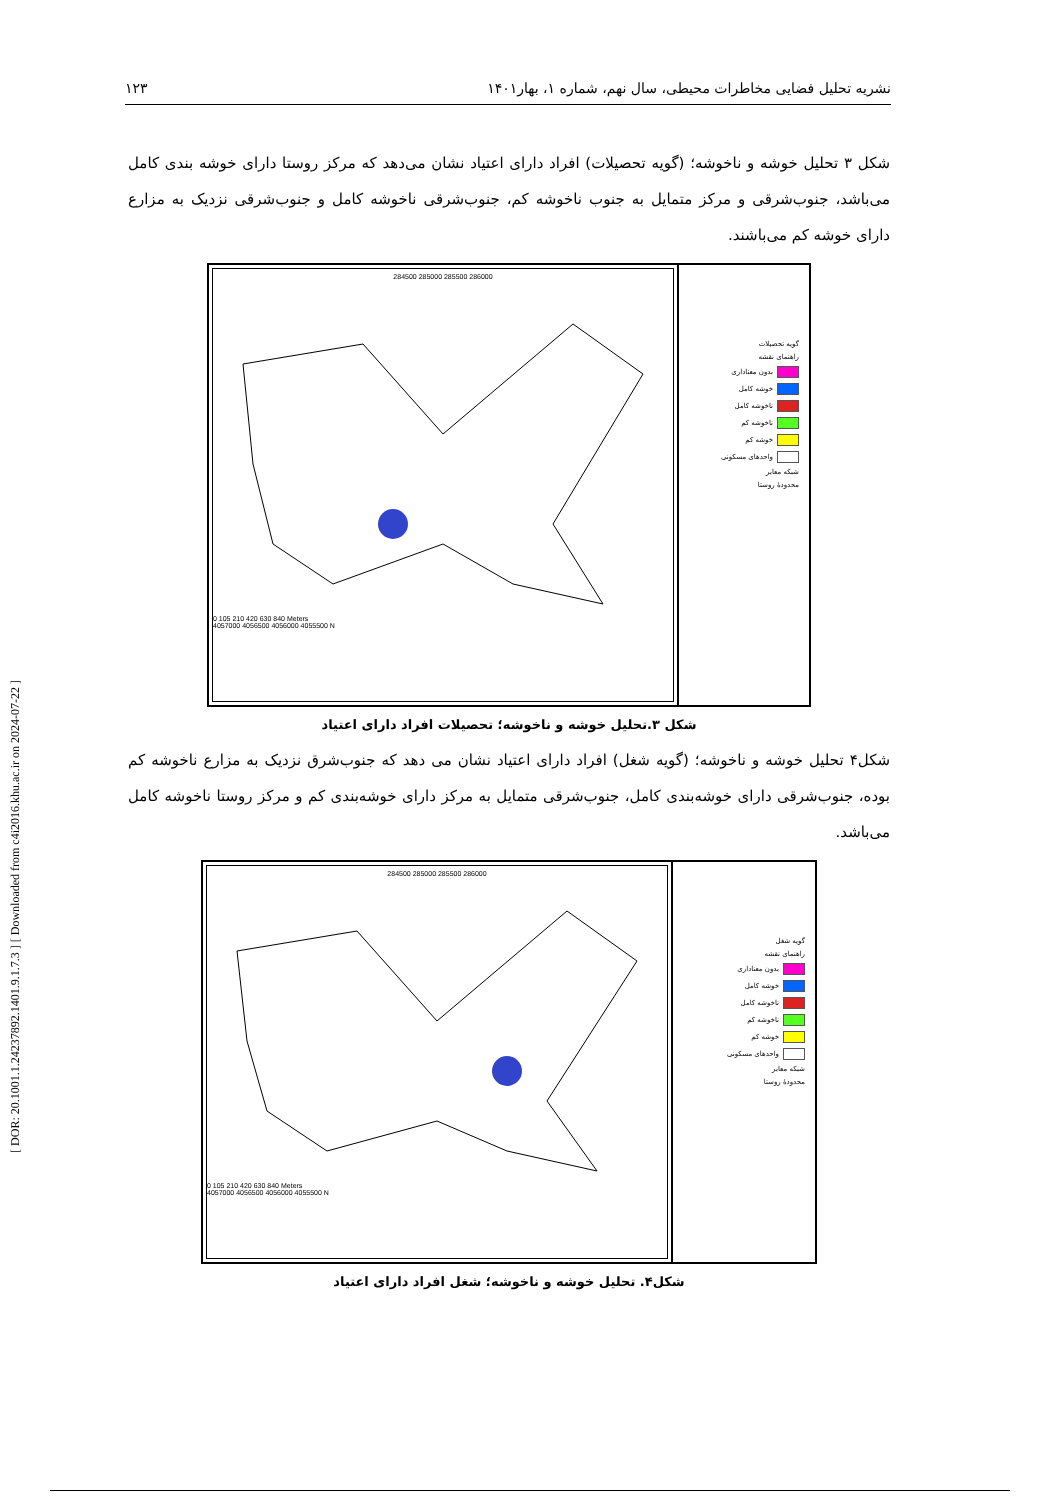[ DOR: 20.1001.1.24237892.1401.9.1.7.3 ] [ Downloaded from c4i2016.khu.ac.ir on 2024-07-22 ]
نشریه تحلیل فضایی مخاطرات محیطی، سال نهم، شماره ۱، بهار۱۴۰۱ ۱۲۳
شکل ۳ تحلیل خوشه و ناخوشه؛ (گویه تحصیلات) افراد دارای اعتیاد نشان می‌دهد که مرکز روستا دارای خوشه بندی کامل می‌باشد، جنوب‌شرقی و مرکز متمایل به جنوب ناخوشه کم، جنوب‌شرقی ناخوشه کامل و جنوب‌شرقی نزدیک به مزارع دارای خوشه کم می‌باشند.
گویه تحصیلات
راهنمای نقشه
بدون معناداری
خوشه کامل
ناخوشه کامل
ناخوشه کم
خوشه کم
واحدهای مسکونی
شبکه معابر
محدودهٔ روستا
284500 285000 285500 286000
0 105 210 420 630 840 Meters
4057000 4056500 4056000 4055500 N
شکل ۳.تحلیل خوشه و ناخوشه؛ تحصیلات افراد دارای اعتیاد
شکل۴ تحلیل خوشه و ناخوشه؛ (گویه شغل) افراد دارای اعتیاد نشان می دهد که جنوب‌شرق نزدیک به مزارع ناخوشه کم بوده، جنوب‌شرقی دارای خوشه‌بندی کامل، جنوب‌شرقی متمایل به مرکز دارای خوشه‌بندی کم و مرکز روستا ناخوشه کامل می‌باشد.
گویه شغل
راهنمای نقشه
بدون معناداری
خوشه کامل
ناخوشه کامل
ناخوشه کم
خوشه کم
واحدهای مسکونی
شبکه معابر
محدودهٔ روستا
284500 285000 285500 286000
0 105 210 420 630 840 Meters
4057000 4056500 4056000 4055500 N
شکل۴. تحلیل خوشه و ناخوشه؛ شغل افراد دارای اعتیاد